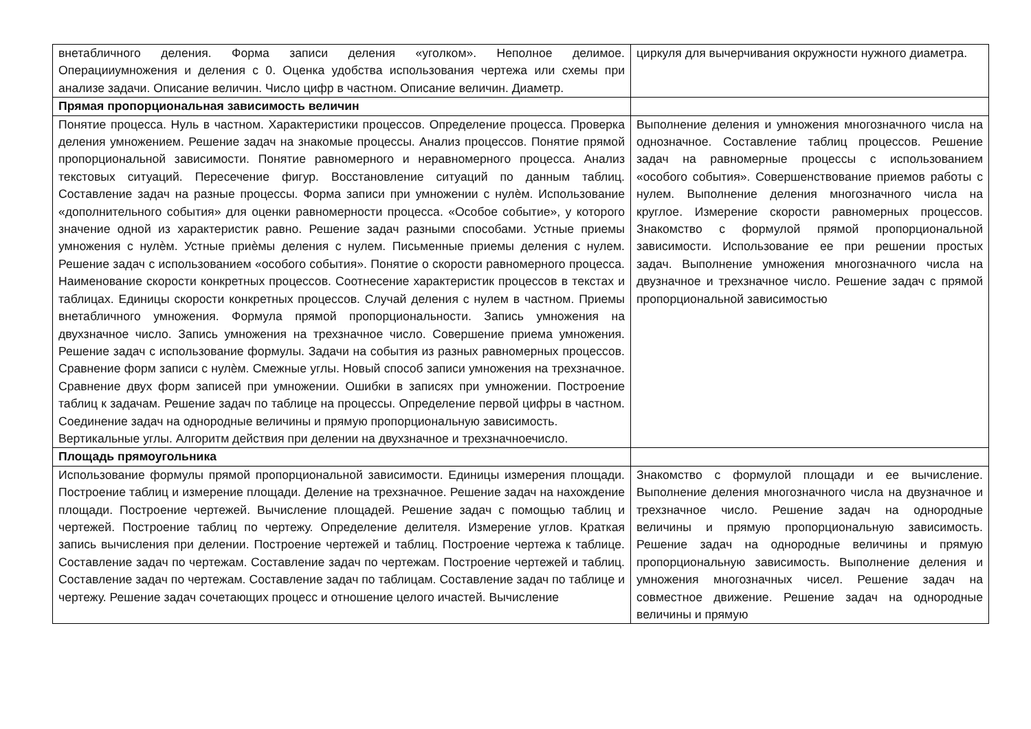| внетабличного деления. Форма записи деления «уголком». Неполное делимое. Операцииумножения и деления с 0. Оценка удобства использования чертежа или схемы при анализе задачи. Описание величин. Число цифр в частном. Описание величин. Диаметр. | циркуля для вычерчивания окружности нужного диаметра. |
| Прямая пропорциональная зависимость величин | |
| Понятие процесса. Нуль в частном. Характеристики процессов. Определение процесса. Проверка деления умножением. Решение задач на знакомые процессы. Анализ процессов. Понятие прямой пропорциональной зависимости. Понятие равномерного и неравномерного процесса. Анализ текстовых ситуаций. Пересечение фигур. Восстановление ситуаций по данным таблиц. Составление задач на разные процессы. Форма записи при умножении с нулѐм. Использование «дополнительного события» для оценки равномерности процесса. «Особое событие», у которого значение одной из характеристик равно. Решение задач разными способами. Устные приемы умножения с нулѐм. Устные приѐмы деления с нулем. Письменные приемы деления с нулем. Решение задач с использованием «особого события». Понятие о скорости равномерного процесса. Наименование скорости конкретных процессов. Соотнесение характеристик процессов в текстах и таблицах. Единицы скорости конкретных процессов. Случай деления с нулем в частном. Приемы внетабличного умножения. Формула прямой пропорциональности. Запись умножения на двухзначное число. Запись умножения на трехзначное число. Совершение приема умножения. Решение задач с использование формулы. Задачи на события из разных равномерных процессов. Сравнение форм записи с нулѐм. Смежные углы. Новый способ записи умножения на трехзначное. Сравнение двух форм записей при умножении. Ошибки в записях при умножении. Построение таблиц к задачам. Решение задач по таблице на процессы. Определение первой цифры в частном. Соединение задач на однородные величины и прямую пропорциональную зависимость. Вертикальные углы. Алгоритм действия при делении на двухзначное и трехзначноечисло. | Выполнение деления и умножения многозначного числа на однозначное. Составление таблиц процессов. Решение задач на равномерные процессы с использованием «особого события». Совершенствование приемов работы с нулем. Выполнение деления многозначного числа на круглое. Измерение скорости равномерных процессов. Знакомство с формулой прямой пропорциональной зависимости. Использование ее при решении простых задач. Выполнение умножения многозначного числа на двузначное и трехзначное число. Решение задач с прямой пропорциональной зависимостью |
| Площадь прямоугольника | |
| Использование формулы прямой пропорциональной зависимости. Единицы измерения площади. Построение таблиц и измерение площади. Деление на трехзначное. Решение задач на нахождение площади. Построение чертежей. Вычисление площадей. Решение задач с помощью таблиц и чертежей. Построение таблиц по чертежу. Определение делителя. Измерение углов. Краткая запись вычисления при делении. Построение чертежей и таблиц. Построение чертежа к таблице. Составление задач по чертежам. Составление задач по чертежам. Построение чертежей и таблиц. Составление задач по чертежам. Составление задач по таблицам. Составление задач по таблице и чертежу. Решение задач сочетающих процесс и отношение целого ичастей. Вычисление | Знакомство с формулой площади и ее вычисление. Выполнение деления многозначного числа на двузначное и трехзначное число. Решение задач на однородные величины и прямую пропорциональную зависимость. Решение задач на однородные величины и прямую пропорциональную зависимость. Выполнение деления и умножения многозначных чисел. Решение задач на совместное движение. Решение задач на однородные величины и прямую |